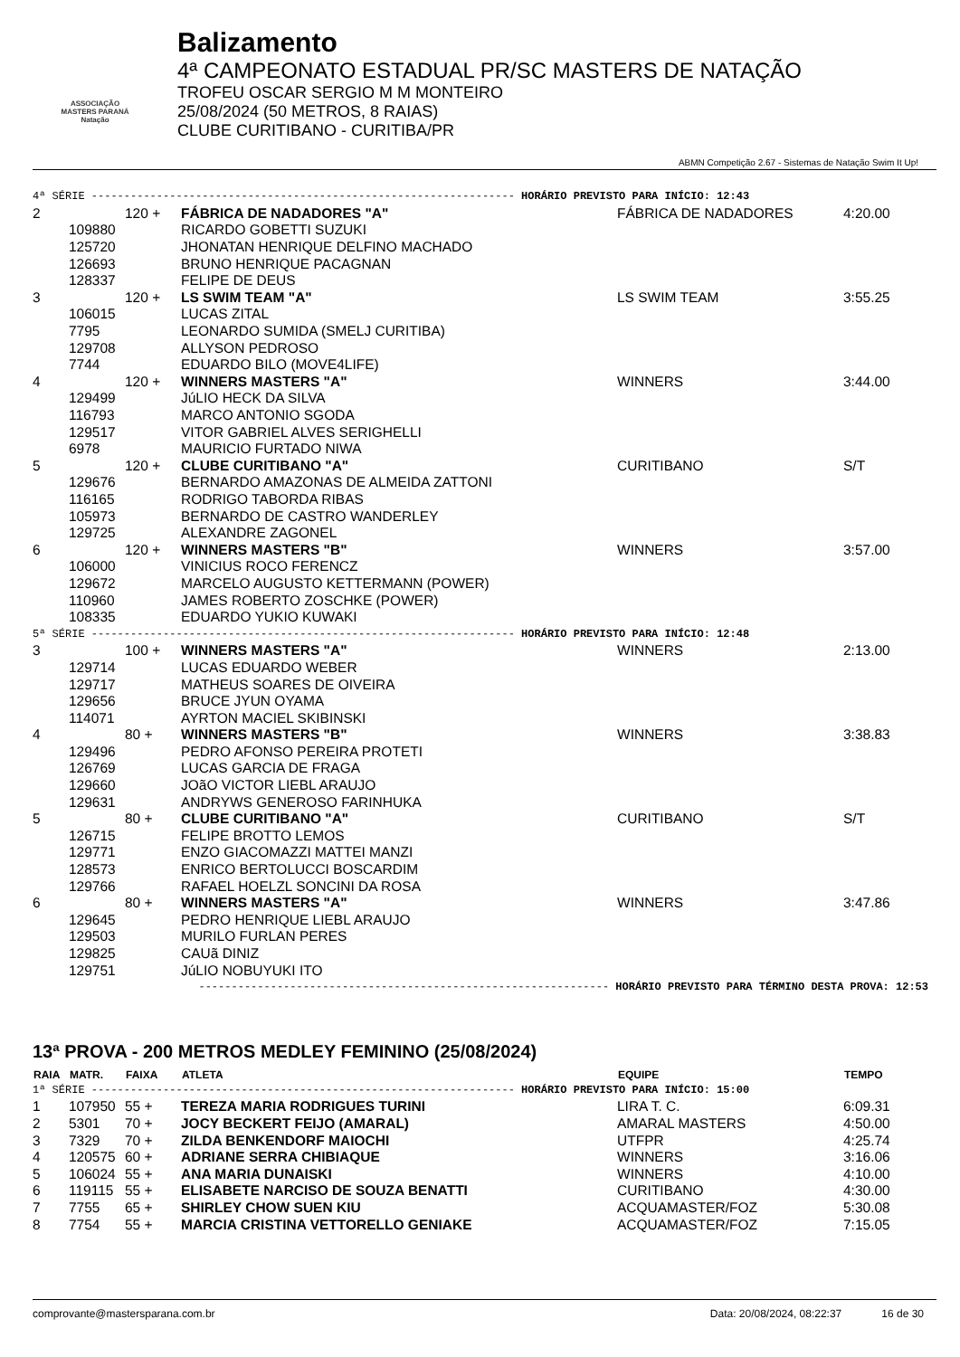ASSOCIAÇÃO
MASTERS PARANÁ
Natação
Balizamento
4ª CAMPEONATO ESTADUAL PR/SC MASTERS DE NATAÇÃO
TROFEU OSCAR SERGIO M M MONTEIRO
25/08/2024 (50 METROS, 8 RAIAS)
CLUBE CURITIBANO - CURITIBA/PR
ABMN Competição 2.67 - Sistemas de Natação Swim It Up!
| 4ª SÉRIE ----------------------------------------------------------------- HORÁRIO PREVISTO PARA INÍCIO: 12:43 | | | | | |
| 2 | | 120 + | FÁBRICA DE NADADORES "A" | FÁBRICA DE NADADORES | 4:20.00 |
| | 109880 | | RICARDO GOBETTI SUZUKI | | |
| | 125720 | | JHONATAN HENRIQUE DELFINO MACHADO | | |
| | 126693 | | BRUNO HENRIQUE PACAGNAN | | |
| | 128337 | | FELIPE DE DEUS | | |
| 3 | | 120 + | LS SWIM TEAM "A" | LS SWIM TEAM | 3:55.25 |
| | 106015 | | LUCAS ZITAL | | |
| | 7795 | | LEONARDO SUMIDA (SMELJ CURITIBA) | | |
| | 129708 | | ALLYSON PEDROSO | | |
| | 7744 | | EDUARDO BILO (MOVE4LIFE) | | |
| 4 | | 120 + | WINNERS MASTERS "A" | WINNERS | 3:44.00 |
| | 129499 | | JúLIO HECK DA SILVA | | |
| | 116793 | | MARCO ANTONIO SGODA | | |
| | 129517 | | VITOR GABRIEL ALVES SERIGHELLI | | |
| | 6978 | | MAURICIO FURTADO NIWA | | |
| 5 | | 120 + | CLUBE CURITIBANO "A" | CURITIBANO | S/T |
| | 129676 | | BERNARDO AMAZONAS DE ALMEIDA ZATTONI | | |
| | 116165 | | RODRIGO TABORDA RIBAS | | |
| | 105973 | | BERNARDO DE CASTRO WANDERLEY | | |
| | 129725 | | ALEXANDRE ZAGONEL | | |
| 6 | | 120 + | WINNERS MASTERS "B" | WINNERS | 3:57.00 |
| | 106000 | | VINICIUS ROCO FERENCZ | | |
| | 129672 | | MARCELO AUGUSTO KETTERMANN (POWER) | | |
| | 110960 | | JAMES ROBERTO ZOSCHKE (POWER) | | |
| | 108335 | | EDUARDO YUKIO KUWAKI | | |
| 5ª SÉRIE ----------------------------------------------------------------- HORÁRIO PREVISTO PARA INÍCIO: 12:48 | | | | | |
| 3 | | 100 + | WINNERS MASTERS "A" | WINNERS | 2:13.00 |
| | 129714 | | LUCAS EDUARDO WEBER | | |
| | 129717 | | MATHEUS SOARES DE OIVEIRA | | |
| | 129656 | | BRUCE JYUN OYAMA | | |
| | 114071 | | AYRTON MACIEL SKIBINSKI | | |
| 4 | | 80 + | WINNERS MASTERS "B" | WINNERS | 3:38.83 |
| | 129496 | | PEDRO AFONSO PEREIRA PROTETI | | |
| | 126769 | | LUCAS GARCIA DE FRAGA | | |
| | 129660 | | JOãO VICTOR LIEBL ARAUJO | | |
| | 129631 | | ANDRYWS GENEROSO FARINHUKA | | |
| 5 | | 80 + | CLUBE CURITIBANO "A" | CURITIBANO | S/T |
| | 126715 | | FELIPE BROTTO LEMOS | | |
| | 129771 | | ENZO GIACOMAZZI MATTEI MANZI | | |
| | 128573 | | ENRICO BERTOLUCCI BOSCARDIM | | |
| | 129766 | | RAFAEL HOELZL SONCINI DA ROSA | | |
| 6 | | 80 + | WINNERS MASTERS "A" | WINNERS | 3:47.86 |
| | 129645 | | PEDRO HENRIQUE LIEBL ARAUJO | | |
| | 129503 | | MURILO FURLAN PERES | | |
| | 129825 | | CAUã DINIZ | | |
| | 129751 | | JúLIO NOBUYUKI ITO | | |
| --------------------------------------------------------------- HORÁRIO PREVISTO PARA TÉRMINO DESTA PROVA: 12:53 | | | | | |
13ª PROVA - 200 METROS MEDLEY FEMININO (25/08/2024)
| RAIA | MATR. | FAIXA | ATLETA | EQUIPE | TEMPO |
| --- | --- | --- | --- | --- | --- |
| 1ª SÉRIE ----------------------------------------------------------------- HORÁRIO PREVISTO PARA INÍCIO: 15:00 | | | | | |
| 1 | 107950 | 55 + | TEREZA MARIA RODRIGUES TURINI | LIRA T. C. | 6:09.31 |
| 2 | 5301 | 70 + | JOCY BECKERT FEIJO (AMARAL) | AMARAL MASTERS | 4:50.00 |
| 3 | 7329 | 70 + | ZILDA BENKENDORF MAIOCHI | UTFPR | 4:25.74 |
| 4 | 120575 | 60 + | ADRIANE SERRA CHIBIAQUE | WINNERS | 3:16.06 |
| 5 | 106024 | 55 + | ANA MARIA DUNAISKI | WINNERS | 4:10.00 |
| 6 | 119115 | 55 + | ELISABETE NARCISO DE SOUZA BENATTI | CURITIBANO | 4:30.00 |
| 7 | 7755 | 65 + | SHIRLEY CHOW SUEN KIU | ACQUAMASTER/FOZ | 5:30.08 |
| 8 | 7754 | 55 + | MARCIA CRISTINA VETTORELLO GENIAKE | ACQUAMASTER/FOZ | 7:15.05 |
comprovante@mastersparana.com.br Data: 20/08/2024, 08:22:37 16 de 30